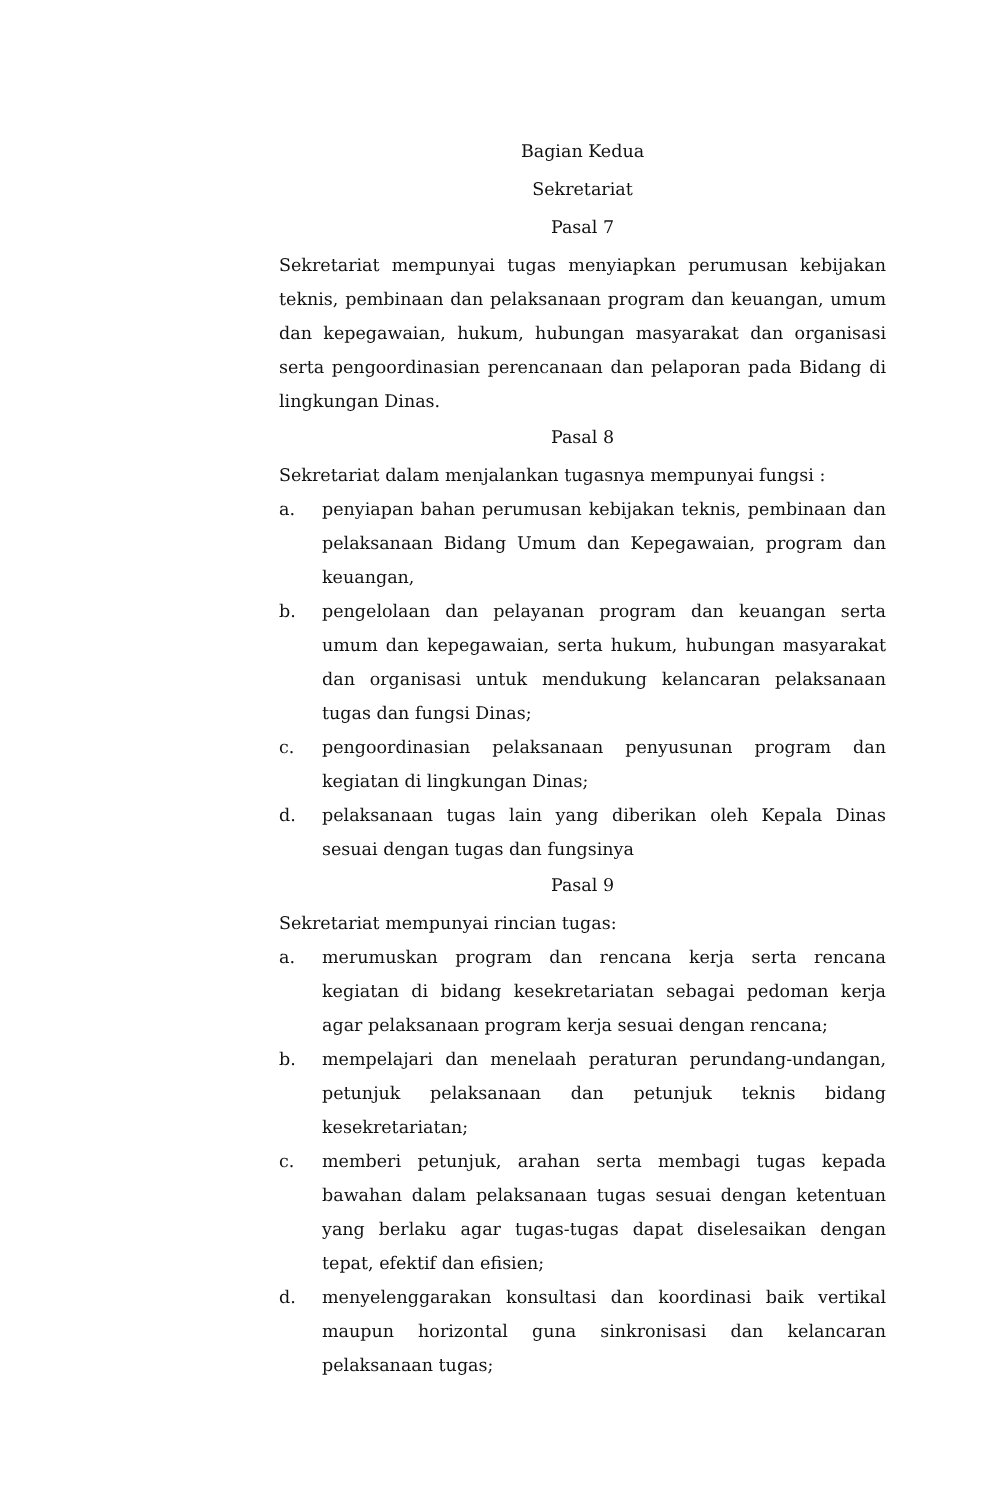Bagian Kedua
Sekretariat
Pasal 7
Sekretariat mempunyai tugas menyiapkan perumusan kebijakan teknis, pembinaan dan pelaksanaan program dan keuangan, umum dan kepegawaian, hukum, hubungan masyarakat dan organisasi serta pengoordinasian perencanaan dan pelaporan pada Bidang di lingkungan Dinas.
Pasal 8
Sekretariat dalam menjalankan tugasnya mempunyai fungsi :
a. penyiapan bahan perumusan kebijakan teknis, pembinaan dan pelaksanaan Bidang Umum dan Kepegawaian, program dan keuangan,
b. pengelolaan dan pelayanan program dan keuangan serta umum dan kepegawaian, serta hukum, hubungan masyarakat dan organisasi untuk mendukung kelancaran pelaksanaan tugas dan fungsi Dinas;
c. pengoordinasian pelaksanaan penyusunan program dan kegiatan di lingkungan Dinas;
d. pelaksanaan tugas lain yang diberikan oleh Kepala Dinas sesuai dengan tugas dan fungsinya
Pasal 9
Sekretariat mempunyai rincian tugas:
a. merumuskan program dan rencana kerja serta rencana kegiatan di bidang kesekretariatan sebagai pedoman kerja agar pelaksanaan program kerja sesuai dengan rencana;
b. mempelajari dan menelaah peraturan perundang-undangan, petunjuk pelaksanaan dan petunjuk teknis bidang kesekretariatan;
c. memberi petunjuk, arahan serta membagi tugas kepada bawahan dalam pelaksanaan tugas sesuai dengan ketentuan yang berlaku agar tugas-tugas dapat diselesaikan dengan tepat, efektif dan efisien;
d. menyelenggarakan konsultasi dan koordinasi baik vertikal maupun horizontal guna sinkronisasi dan kelancaran pelaksanaan tugas;